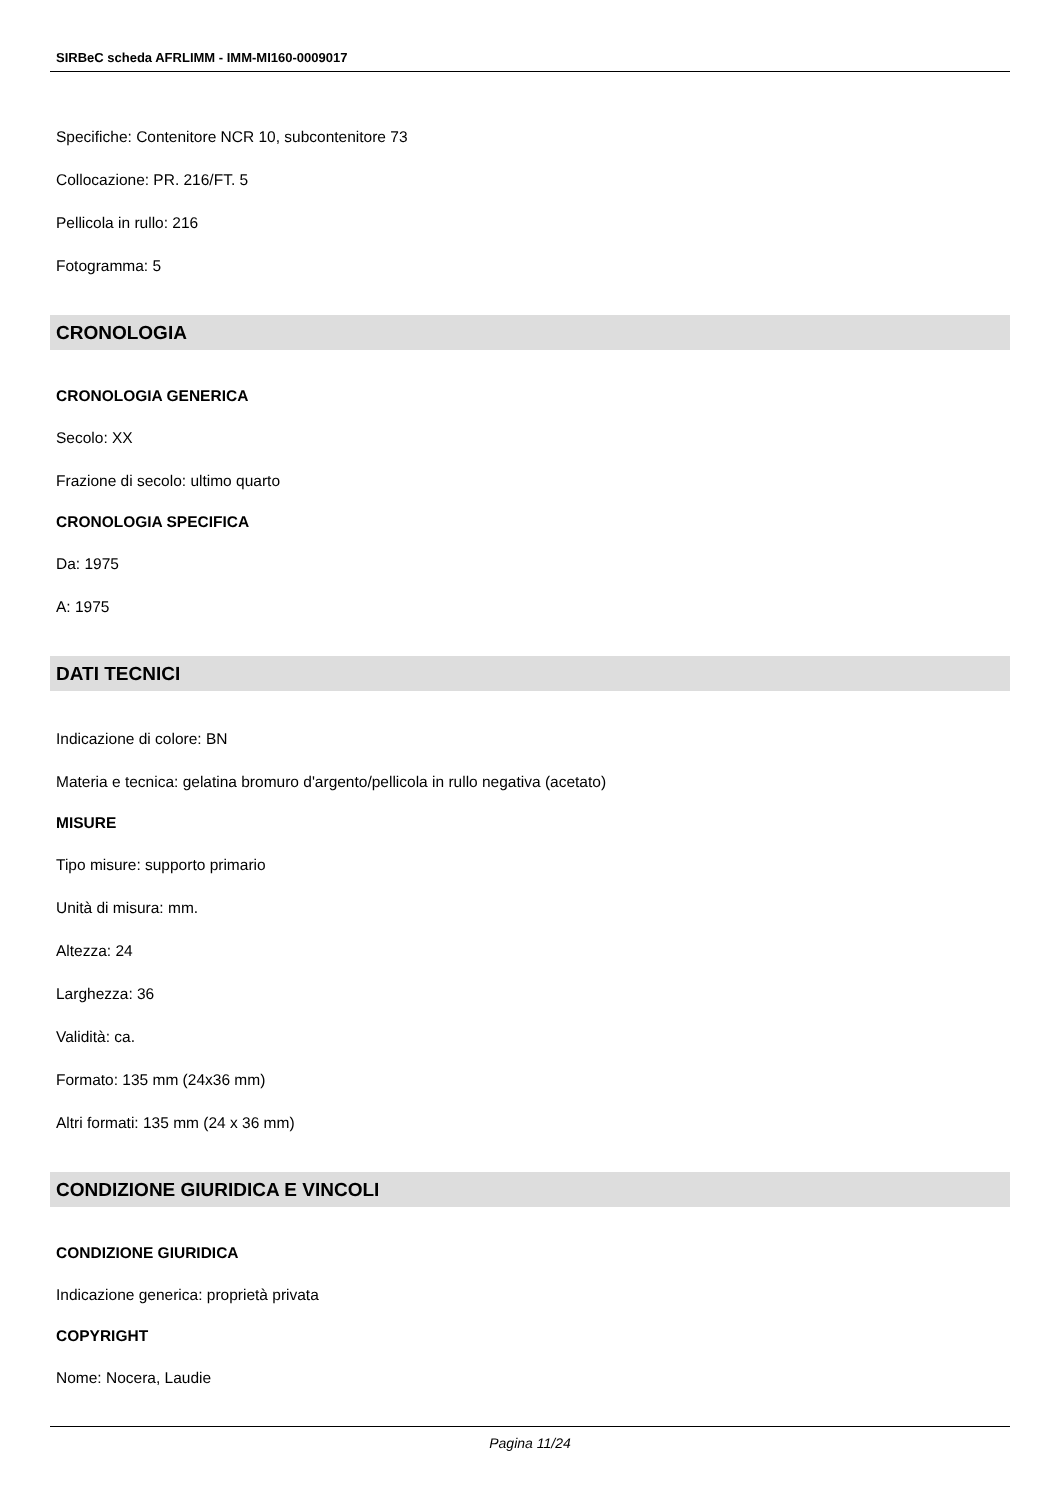SIRBeC scheda AFRLIMM - IMM-MI160-0009017
Specifiche: Contenitore NCR 10, subcontenitore 73
Collocazione: PR. 216/FT. 5
Pellicola in rullo: 216
Fotogramma: 5
CRONOLOGIA
CRONOLOGIA GENERICA
Secolo: XX
Frazione di secolo: ultimo quarto
CRONOLOGIA SPECIFICA
Da: 1975
A: 1975
DATI TECNICI
Indicazione di colore: BN
Materia e tecnica: gelatina bromuro d'argento/pellicola in rullo negativa (acetato)
MISURE
Tipo misure: supporto primario
Unità di misura: mm.
Altezza: 24
Larghezza: 36
Validità: ca.
Formato: 135 mm (24x36 mm)
Altri formati: 135 mm (24 x 36 mm)
CONDIZIONE GIURIDICA E VINCOLI
CONDIZIONE GIURIDICA
Indicazione generica: proprietà privata
COPYRIGHT
Nome: Nocera, Laudie
Pagina 11/24